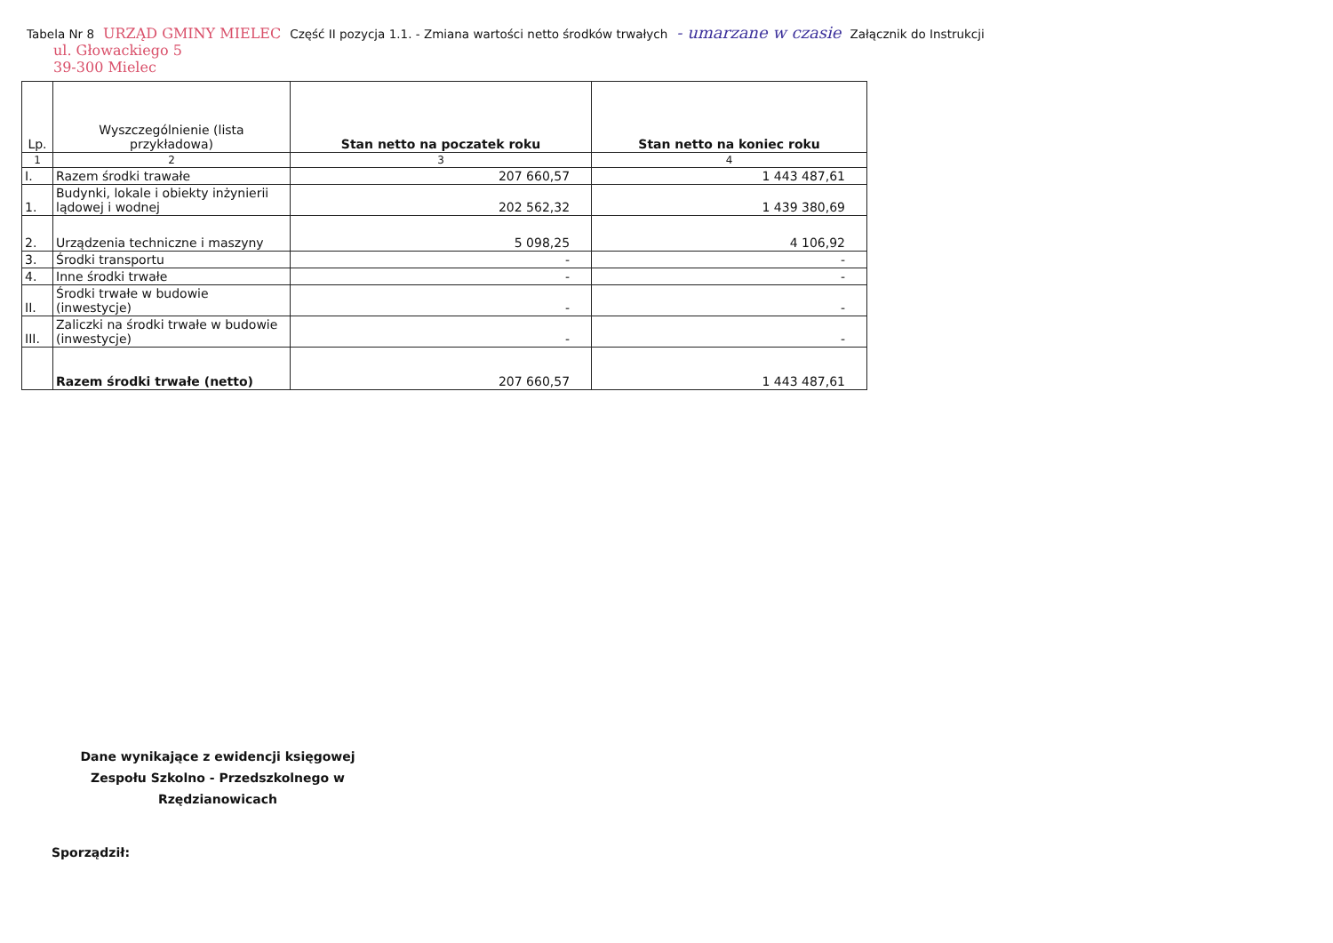Tabela Nr 8 URZĄD GMINY MIELEC Część II pozycja 1.1. - Zmiana wartości netto środków trwałych - umarzane w czasie Załącznik do Instrukcji
ul. Głowackiego 5
39-300 Mielec
| Lp. | Wyszczególnienie (lista przykładowa) | Stan netto na poczatek roku | Stan netto na koniec roku |
| --- | --- | --- | --- |
| 1 | 2 | 3 | 4 |
| I. | Razem środki trawałe | 207 660,57 | 1 443 487,61 |
| 1. | Budynki, lokale i obiekty inżynierii lądowej i wodnej | 202 562,32 | 1 439 380,69 |
| 2. | Urządzenia techniczne i maszyny | 5 098,25 | 4 106,92 |
| 3. | Środki transportu | - | - |
| 4. | Inne środki trwałe | - | - |
| II. | Środki trwałe w budowie (inwestycje) | - | - |
| III. | Zaliczki na środki trwałe w budowie (inwestycje) | - | - |
| | Razem środki trwałe (netto) | 207 660,57 | 1 443 487,61 |
Dane wynikające z ewidencji księgowej Zespołu Szkolno - Przedszkolnego w Rzędzianowicach
Sporządził: